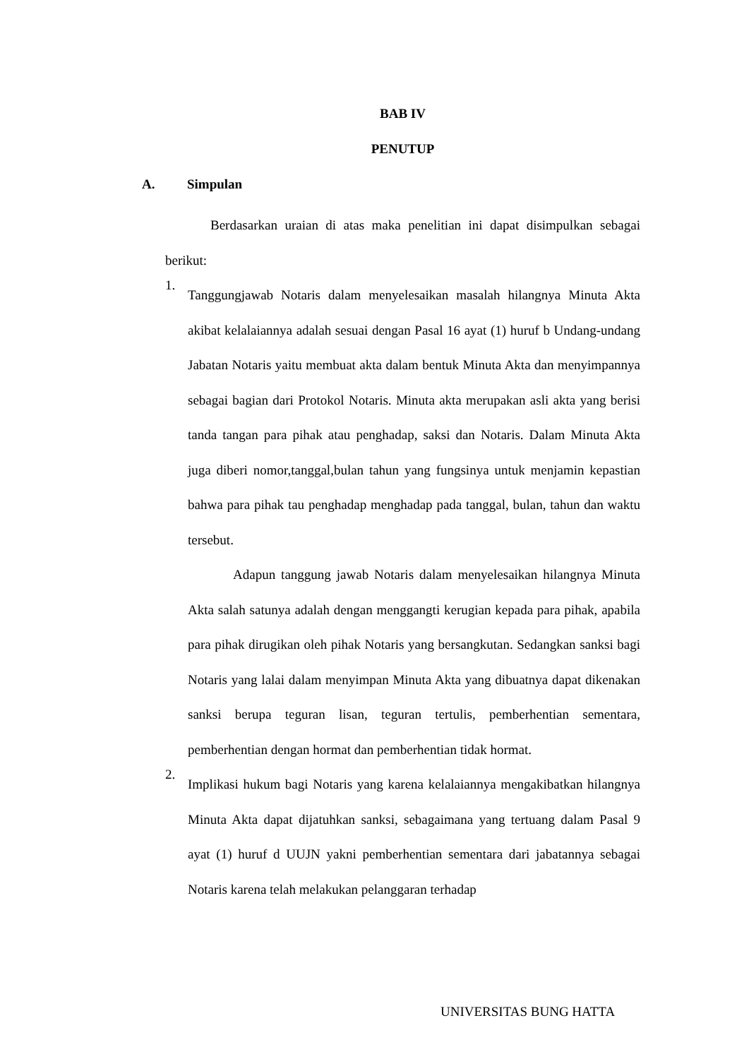BAB IV
PENUTUP
A. Simpulan
Berdasarkan uraian di atas maka penelitian ini dapat disimpulkan sebagai berikut:
1.
Tanggungjawab Notaris dalam menyelesaikan masalah hilangnya Minuta Akta akibat kelalaiannya adalah sesuai dengan Pasal 16 ayat (1) huruf b Undang-undang Jabatan Notaris yaitu membuat akta dalam bentuk Minuta Akta dan menyimpannya sebagai bagian dari Protokol Notaris. Minuta akta merupakan asli akta yang berisi tanda tangan para pihak atau penghadap, saksi dan Notaris. Dalam Minuta Akta juga diberi nomor,tanggal,bulan tahun yang fungsinya untuk menjamin kepastian bahwa para pihak tau penghadap menghadap pada tanggal, bulan, tahun dan waktu tersebut.
Adapun tanggung jawab Notaris dalam menyelesaikan hilangnya Minuta Akta salah satunya adalah dengan menggangti kerugian kepada para pihak, apabila para pihak dirugikan oleh pihak Notaris yang bersangkutan. Sedangkan sanksi bagi Notaris yang lalai dalam menyimpan Minuta Akta yang dibuatnya dapat dikenakan sanksi berupa teguran lisan, teguran tertulis, pemberhentian sementara, pemberhentian dengan hormat dan pemberhentian tidak hormat.
2.
Implikasi hukum bagi Notaris yang karena kelalaiannya mengakibatkan hilangnya Minuta Akta dapat dijatuhkan sanksi, sebagaimana yang tertuang dalam Pasal 9 ayat (1) huruf d UUJN yakni pemberhentian sementara dari jabatannya sebagai Notaris karena telah melakukan pelanggaran terhadap
UNIVERSITAS BUNG HATTA